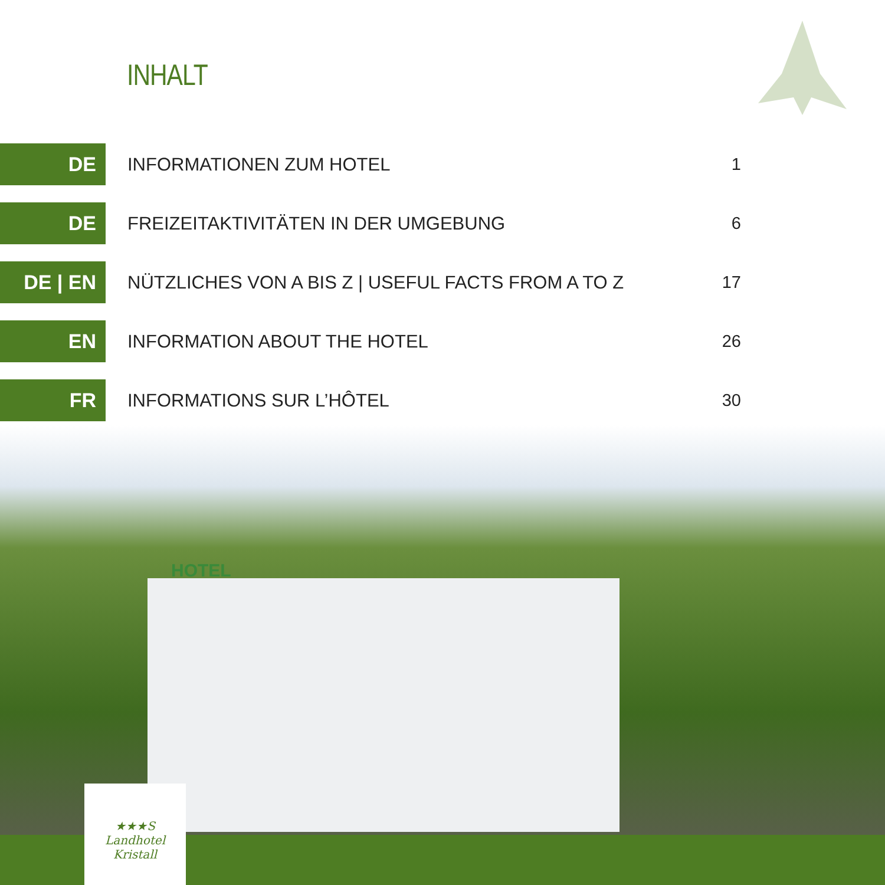INHALT
DE
INFORMATIONEN ZUM HOTEL 1
DE
FREIZEITAKTIVITÄTEN IN DER UMGEBUNG 6
DE | EN
NÜTZLICHES VON A BIS Z | USEFUL FACTS FROM A TO Z 17
EN
INFORMATION ABOUT THE HOTEL 26
FR
INFORMATIONS SUR L’HÔTEL 30
HOTEL
★★★S
Landhotel
Kristall